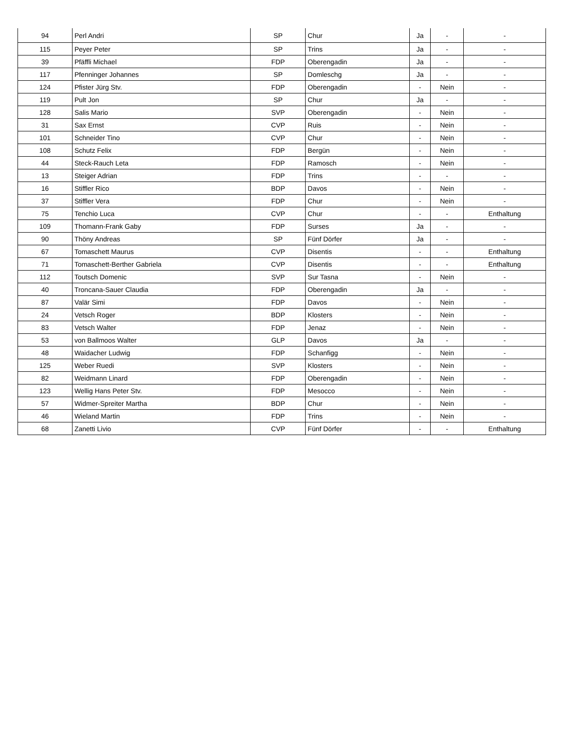| 94 | Perl Andri | SP | Chur | Ja | - | - |
| 115 | Peyer Peter | SP | Trins | Ja | - | - |
| 39 | Pfäffli Michael | FDP | Oberengadin | Ja | - | - |
| 117 | Pfenninger Johannes | SP | Domleschg | Ja | - | - |
| 124 | Pfister Jürg Stv. | FDP | Oberengadin | - | Nein | - |
| 119 | Pult Jon | SP | Chur | Ja | - | - |
| 128 | Salis Mario | SVP | Oberengadin | - | Nein | - |
| 31 | Sax Ernst | CVP | Ruis | - | Nein | - |
| 101 | Schneider Tino | CVP | Chur | - | Nein | - |
| 108 | Schutz Felix | FDP | Bergün | - | Nein | - |
| 44 | Steck-Rauch Leta | FDP | Ramosch | - | Nein | - |
| 13 | Steiger Adrian | FDP | Trins | - | - | - |
| 16 | Stiffler Rico | BDP | Davos | - | Nein | - |
| 37 | Stiffler Vera | FDP | Chur | - | Nein | - |
| 75 | Tenchio Luca | CVP | Chur | - | - | Enthaltung |
| 109 | Thomann-Frank Gaby | FDP | Surses | Ja | - | - |
| 90 | Thöny Andreas | SP | Fünf Dörfer | Ja | - | - |
| 67 | Tomaschett Maurus | CVP | Disentis | - | - | Enthaltung |
| 71 | Tomaschett-Berther Gabriela | CVP | Disentis | - | - | Enthaltung |
| 112 | Toutsch Domenic | SVP | Sur Tasna | - | Nein | - |
| 40 | Troncana-Sauer Claudia | FDP | Oberengadin | Ja | - | - |
| 87 | Valär Simi | FDP | Davos | - | Nein | - |
| 24 | Vetsch Roger | BDP | Klosters | - | Nein | - |
| 83 | Vetsch Walter | FDP | Jenaz | - | Nein | - |
| 53 | von Ballmoos Walter | GLP | Davos | Ja | - | - |
| 48 | Waidacher Ludwig | FDP | Schanfigg | - | Nein | - |
| 125 | Weber Ruedi | SVP | Klosters | - | Nein | - |
| 82 | Weidmann Linard | FDP | Oberengadin | - | Nein | - |
| 123 | Wellig Hans Peter Stv. | FDP | Mesocco | - | Nein | - |
| 57 | Widmer-Spreiter Martha | BDP | Chur | - | Nein | - |
| 46 | Wieland Martin | FDP | Trins | - | Nein | - |
| 68 | Zanetti Livio | CVP | Fünf Dörfer | - | - | Enthaltung |